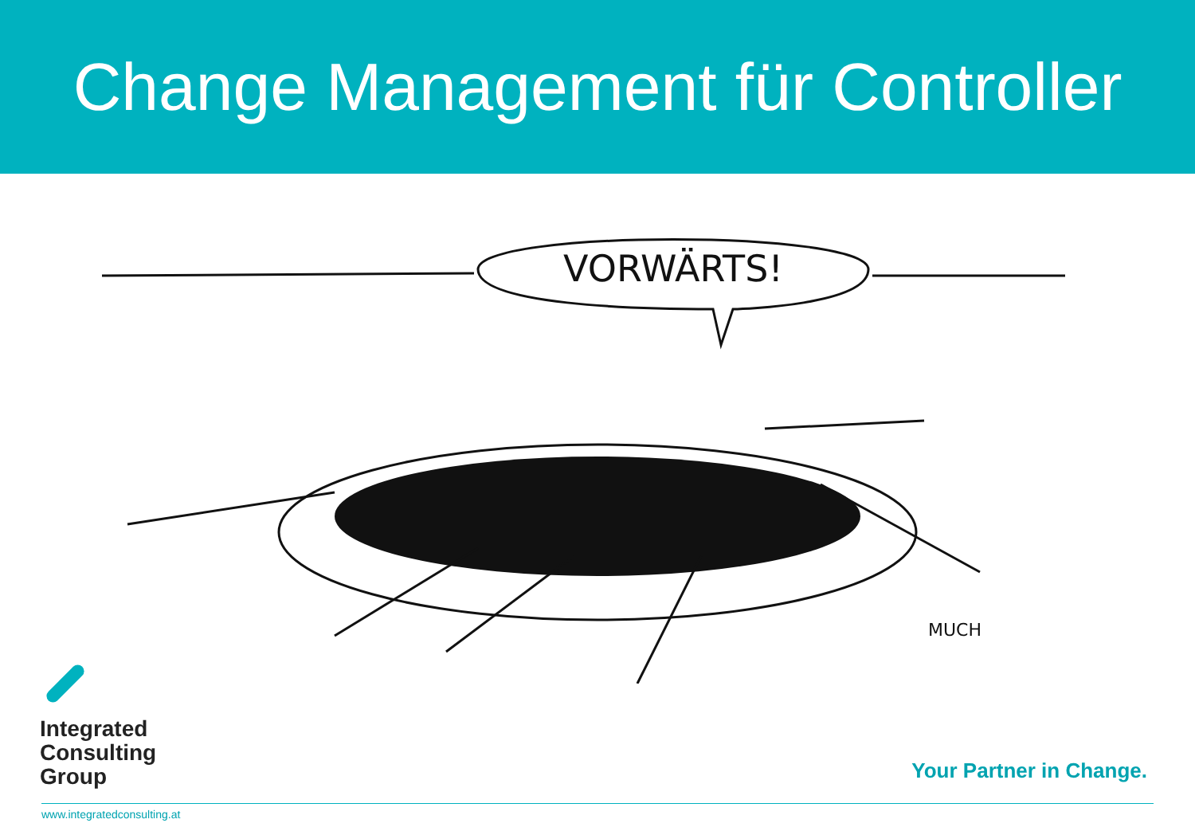Change Management für Controller
VORWÄRTS!
MUCH
Integrated
Consulting
Group
Your Partner in Change.
www.integratedconsulting.at